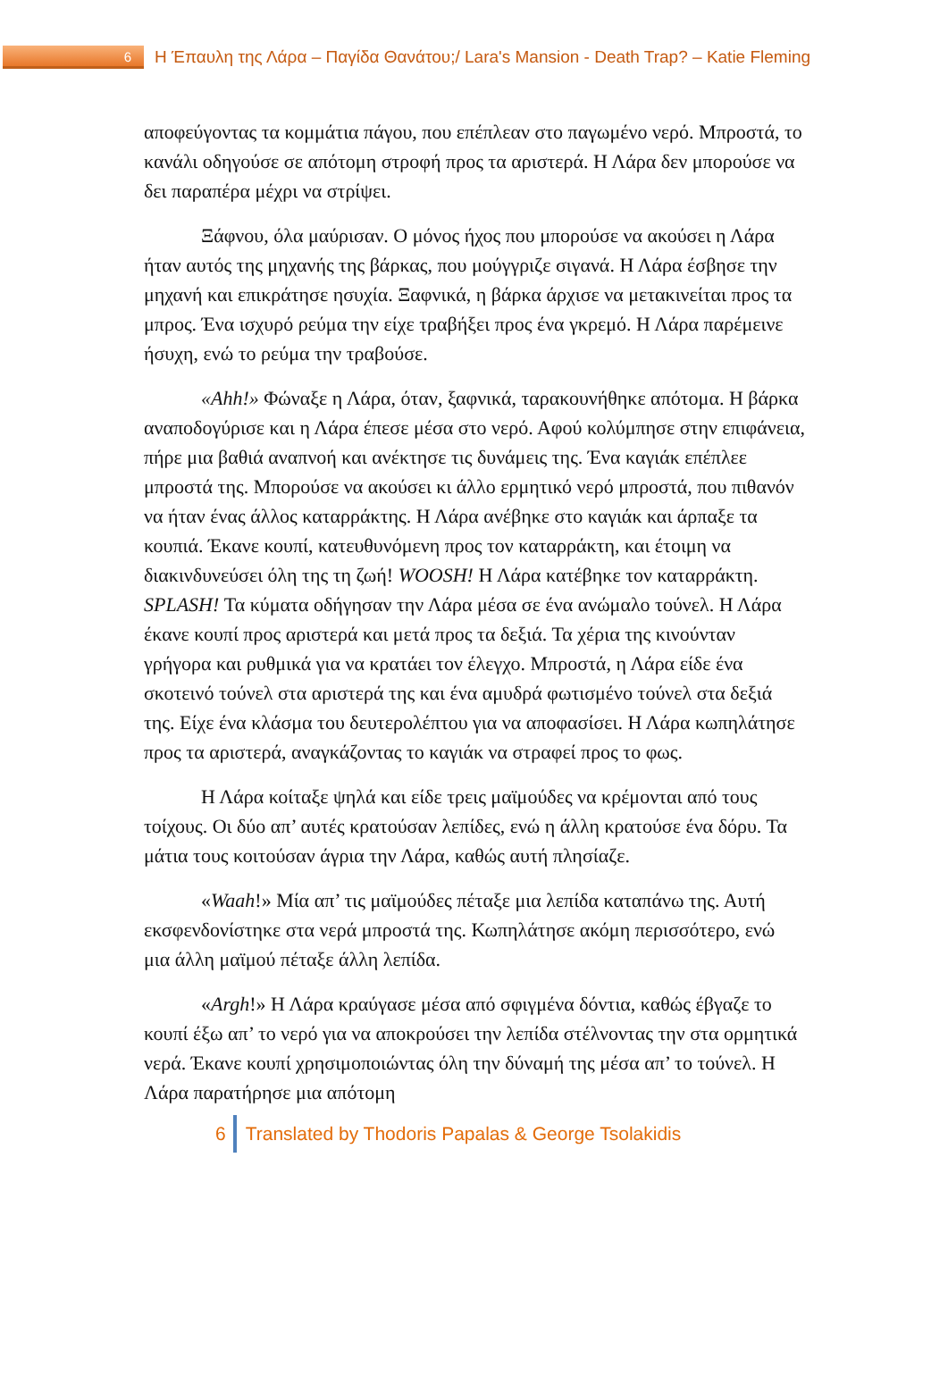6
Η Έπαυλη της Λάρα – Παγίδα Θανάτου;/ Lara's Mansion - Death Trap? – Katie Fleming
αποφεύγοντας τα κομμάτια πάγου, που επέπλεαν στο παγωμένο νερό. Μπροστά, το κανάλι οδηγούσε σε απότομη στροφή προς τα αριστερά. Η Λάρα δεν μπορούσε να δει παραπέρα μέχρι να στρίψει.
Ξάφνου, όλα μαύρισαν. Ο μόνος ήχος που μπορούσε να ακούσει η Λάρα ήταν αυτός της μηχανής της βάρκας, που μούγγριζε σιγανά. Η Λάρα έσβησε την μηχανή και επικράτησε ησυχία. Ξαφνικά, η βάρκα άρχισε να μετακινείται προς τα μπρος. Ένα ισχυρό ρεύμα την είχε τραβήξει προς ένα γκρεμό. Η Λάρα παρέμεινε ήσυχη, ενώ το ρεύμα την τραβούσε.
«Ahh!» Φώναξε η Λάρα, όταν, ξαφνικά, ταρακουνήθηκε απότομα. Η βάρκα αναποδογύρισε και η Λάρα έπεσε μέσα στο νερό. Αφού κολύμπησε στην επιφάνεια, πήρε μια βαθιά αναπνοή και ανέκτησε τις δυνάμεις της. Ένα καγιάκ επέπλεε μπροστά της. Μπορούσε να ακούσει κι άλλο ερμητικό νερό μπροστά, που πιθανόν να ήταν ένας άλλος καταρράκτης. Η Λάρα ανέβηκε στο καγιάκ και άρπαξε τα κουπιά. Έκανε κουπί, κατευθυνόμενη προς τον καταρράκτη, και έτοιμη να διακινδυνεύσει όλη της τη ζωή! WOOSH! Η Λάρα κατέβηκε τον καταρράκτη. SPLASH! Τα κύματα οδήγησαν την Λάρα μέσα σε ένα ανώμαλο τούνελ. Η Λάρα έκανε κουπί προς αριστερά και μετά προς τα δεξιά. Τα χέρια της κινούνταν γρήγορα και ρυθμικά για να κρατάει τον έλεγχο. Μπροστά, η Λάρα είδε ένα σκοτεινό τούνελ στα αριστερά της και ένα αμυδρά φωτισμένο τούνελ στα δεξιά της. Είχε ένα κλάσμα του δευτερολέπτου για να αποφασίσει. Η Λάρα κωπηλάτησε προς τα αριστερά, αναγκάζοντας το καγιάκ να στραφεί προς το φως.
Η Λάρα κοίταξε ψηλά και είδε τρεις μαϊμούδες να κρέμονται από τους τοίχους. Οι δύο απ’ αυτές κρατούσαν λεπίδες, ενώ η άλλη κρατούσε ένα δόρυ. Τα μάτια τους κοιτούσαν άγρια την Λάρα, καθώς αυτή πλησίαζε.
«Waah!» Μία απ’ τις μαϊμούδες πέταξε μια λεπίδα καταπάνω της. Αυτή εκσφενδονίστηκε στα νερά μπροστά της. Κωπηλάτησε ακόμη περισσότερο, ενώ μια άλλη μαϊμού πέταξε άλλη λεπίδα.
«Argh!» Η Λάρα κραύγασε μέσα από σφιγμένα δόντια, καθώς έβγαζε το κουπί έξω απ’ το νερό για να αποκρούσει την λεπίδα στέλνοντας την στα ορμητικά νερά. Έκανε κουπί χρησιμοποιώντας όλη την δύναμή της μέσα απ’ το τούνελ. Η Λάρα παρατήρησε μια απότομη
6
Translated by Thodoris Papalas & George Tsolakidis